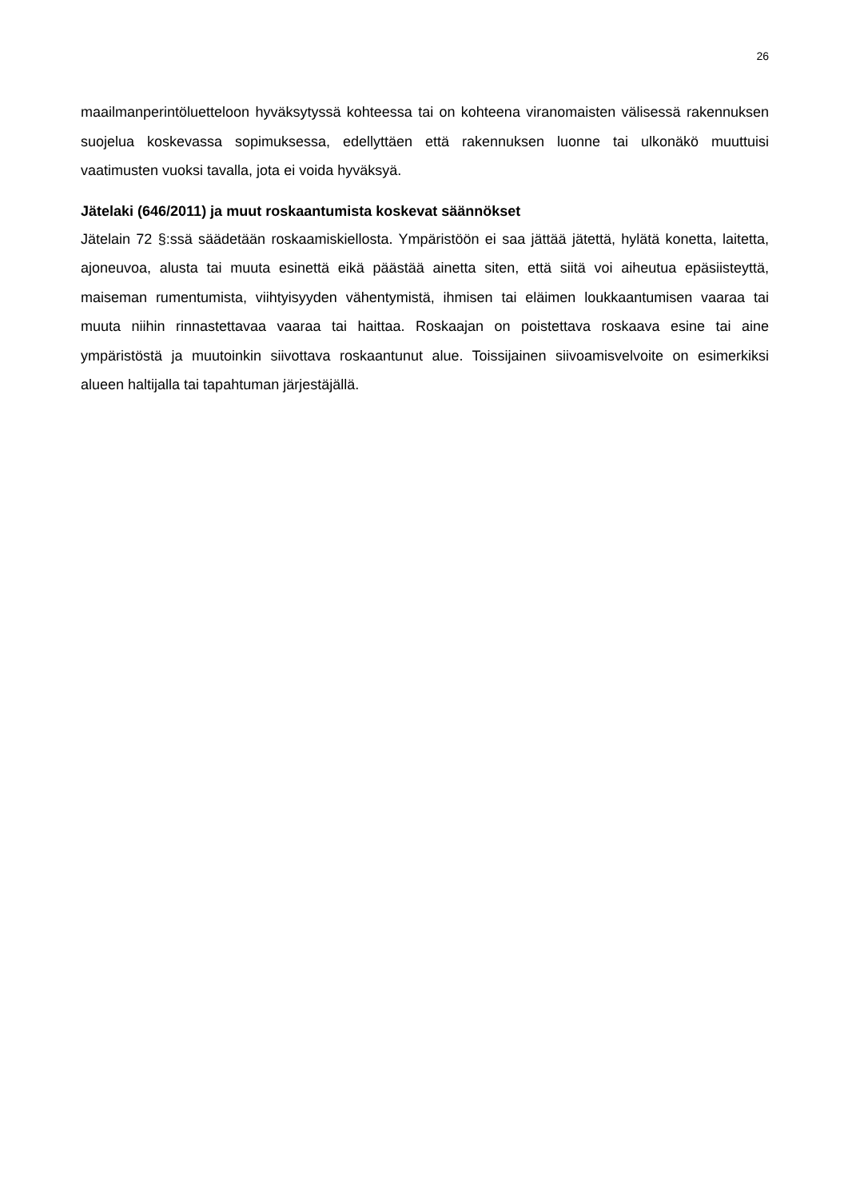26
maailmanperintöluetteloon hyväksytyssä kohteessa tai on kohteena viranomaisten välisessä rakennuksen suojelua koskevassa sopimuksessa, edellyttäen että rakennuksen luonne tai ulkonäkö muuttuisi vaatimusten vuoksi tavalla, jota ei voida hyväksyä.
Jätelaki (646/2011) ja muut roskaantumista koskevat säännökset
Jätelain 72 §:ssä säädetään roskaamiskiellosta. Ympäristöön ei saa jättää jätettä, hylätä konetta, laitetta, ajoneuvoa, alusta tai muuta esinettä eikä päästää ainetta siten, että siitä voi aiheutua epäsiisteyttä, maiseman rumentumista, viihtyisyyden vähentymistä, ihmisen tai eläimen loukkaantumisen vaaraa tai muuta niihin rinnastettavaa vaaraa tai haittaa. Roskaajan on poistettava roskaava esine tai aine ympäristöstä ja muutoinkin siivottava roskaantunut alue. Toissijainen siivoamisvelvoite on esimerkiksi alueen haltijalla tai tapahtuman järjestäjällä.